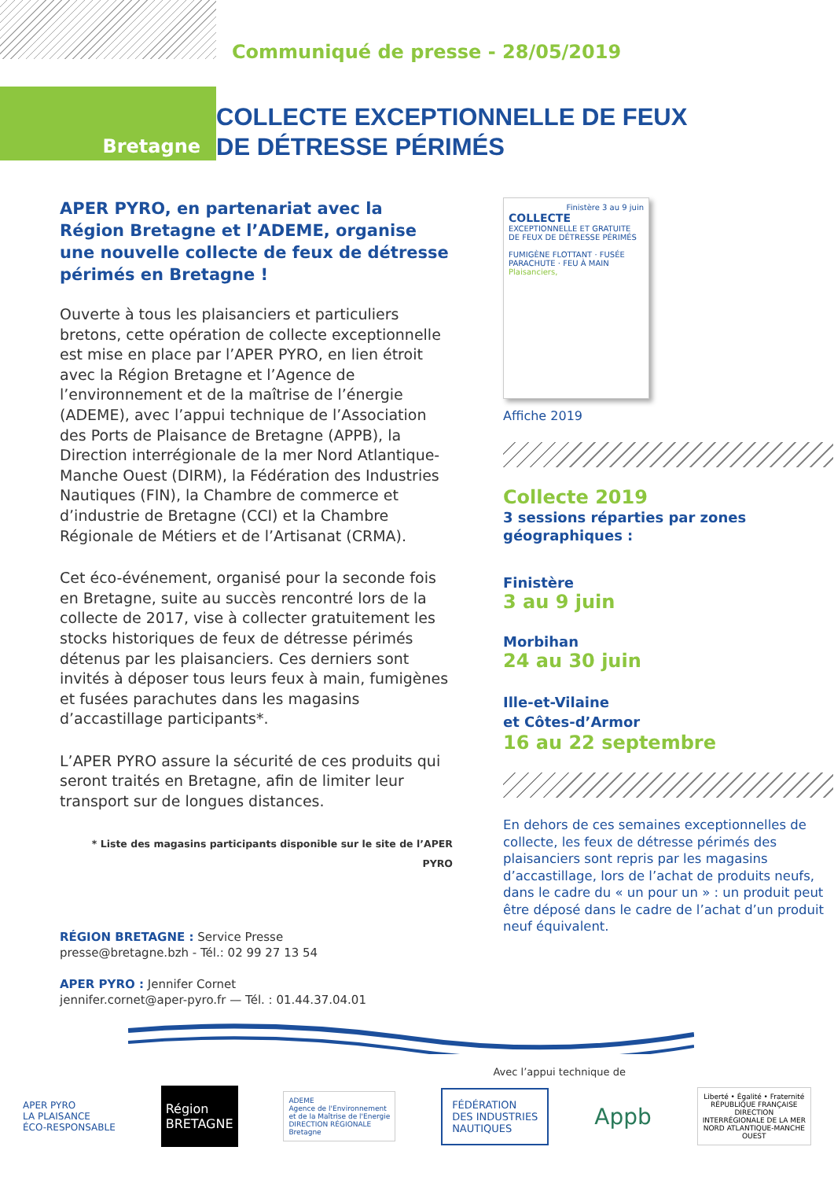Bretagne
Communiqué de presse - 28/05/2019
COLLECTE EXCEPTIONNELLE DE FEUX
DE DÉTRESSE PÉRIMÉS
APER PYRO, en partenariat avec la Région Bretagne et l’ADEME, organise une nouvelle collecte de feux de détresse périmés en Bretagne !
Ouverte à tous les plaisanciers et particuliers bretons, cette opération de collecte exceptionnelle est mise en place par l’APER PYRO, en lien étroit avec la Région Bretagne et l’Agence de l’environnement et de la maîtrise de l’énergie (ADEME), avec l’appui technique de l’Association des Ports de Plaisance de Bretagne (APPB), la Direction interrégionale de la mer Nord Atlantique-Manche Ouest (DIRM), la Fédération des Industries Nautiques (FIN), la Chambre de commerce et d’industrie de Bretagne (CCI) et la Chambre Régionale de Métiers et de l’Artisanat (CRMA).
Cet éco-événement, organisé pour la seconde fois en Bretagne, suite au succès rencontré lors de la collecte de 2017, vise à collecter gratuitement les stocks historiques de feux de détresse périmés détenus par les plaisanciers. Ces derniers sont invités à déposer tous leurs feux à main, fumigènes et fusées parachutes dans les magasins d’accastillage participants*.
L’APER PYRO assure la sécurité de ces produits qui seront traités en Bretagne, afin de limiter leur transport sur de longues distances.
* Liste des magasins participants disponible sur le site de l’APER PYRO
RÉGION BRETAGNE : Service Presse
presse@bretagne.bzh - Tél.: 02 99 27 13 54
APER PYRO : Jennifer Cornet
jennifer.cornet@aper-pyro.fr — Tél. : 01.44.37.04.01
Finistère 3 au 9 juin
COLLECTE
EXCEPTIONNELLE ET GRATUITE
DE FEUX DE DÉTRESSE PÉRIMÉS
FUMIGÈNE FLOTTANT · FUSÉE PARACHUTE · FEU À MAIN
Plaisanciers,
Affiche 2019
Collecte 2019
3 sessions réparties par zones géographiques :
Finistère
3 au 9 juin
Morbihan
24 au 30 juin
Ille-et-Vilaine
et Côtes-d’Armor
16 au 22 septembre
En dehors de ces semaines exceptionnelles de collecte, les feux de détresse périmés des plaisanciers sont repris par les magasins d’accastillage, lors de l’achat de produits neufs, dans le cadre du « un pour un » : un produit peut être déposé dans le cadre de l’achat d’un produit neuf équivalent.
Avec l’appui technique de
APER PYRO
LA PLAISANCE
ÉCO-RESPONSABLE
Région
BRETAGNE
ADEME
Agence de l'Environnement
et de la Maîtrise de l'Energie
DIRECTION RÉGIONALE
Bretagne
FÉDÉRATION
DES INDUSTRIES
NAUTIQUES
Appb
Liberté • Égalité • Fraternité
RÉPUBLIQUE FRANÇAISE
DIRECTION
INTERRÉGIONALE DE LA MER
NORD ATLANTIQUE-MANCHE
OUEST